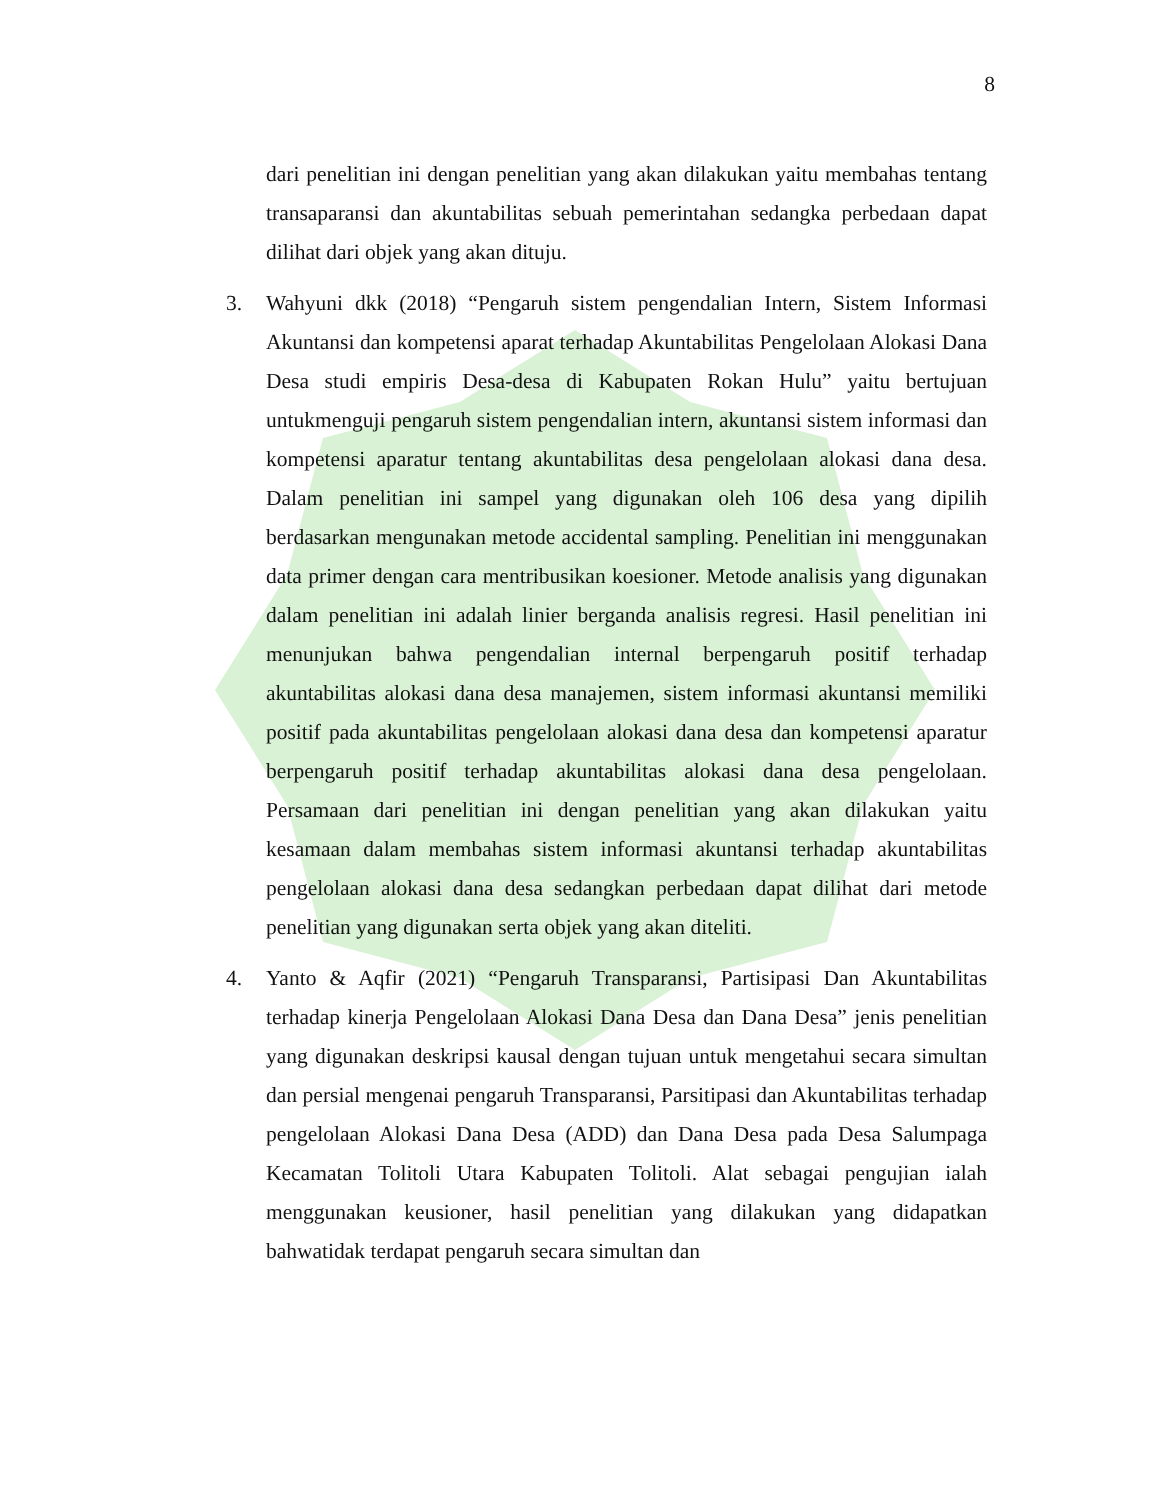8
dari penelitian ini dengan penelitian yang akan dilakukan yaitu membahas tentang transaparansi dan akuntabilitas sebuah pemerintahan sedangka perbedaan dapat dilihat dari objek yang akan dituju.
3. Wahyuni dkk (2018) “Pengaruh sistem pengendalian Intern, Sistem Informasi Akuntansi dan kompetensi aparat terhadap Akuntabilitas Pengelolaan Alokasi Dana Desa studi empiris Desa-desa di Kabupaten Rokan Hulu” yaitu bertujuan untukmenguji pengaruh sistem pengendalian intern, akuntansi sistem informasi dan kompetensi aparatur tentang akuntabilitas desa pengelolaan alokasi dana desa. Dalam penelitian ini sampel yang digunakan oleh 106 desa yang dipilih berdasarkan mengunakan metode accidental sampling. Penelitian ini menggunakan data primer dengan cara mentribusikan koesioner. Metode analisis yang digunakan dalam penelitian ini adalah linier berganda analisis regresi. Hasil penelitian ini menunjukan bahwa pengendalian internal berpengaruh positif terhadap akuntabilitas alokasi dana desa manajemen, sistem informasi akuntansi memiliki positif pada akuntabilitas pengelolaan alokasi dana desa dan kompetensi aparatur berpengaruh positif terhadap akuntabilitas alokasi dana desa pengelolaan. Persamaan dari penelitian ini dengan penelitian yang akan dilakukan yaitu kesamaan dalam membahas sistem informasi akuntansi terhadap akuntabilitas pengelolaan alokasi dana desa sedangkan perbedaan dapat dilihat dari metode penelitian yang digunakan serta objek yang akan diteliti.
4. Yanto & Aqfir (2021) “Pengaruh Transparansi, Partisipasi Dan Akuntabilitas terhadap kinerja Pengelolaan Alokasi Dana Desa dan Dana Desa” jenis penelitian yang digunakan deskripsi kausal dengan tujuan untuk mengetahui secara simultan dan persial mengenai pengaruh Transparansi, Parsitipasi dan Akuntabilitas terhadap pengelolaan Alokasi Dana Desa (ADD) dan Dana Desa pada Desa Salumpaga Kecamatan Tolitoli Utara Kabupaten Tolitoli. Alat sebagai pengujian ialah menggunakan keusioner, hasil penelitian yang dilakukan yang didapatkan bahwatidak terdapat pengaruh secara simultan dan